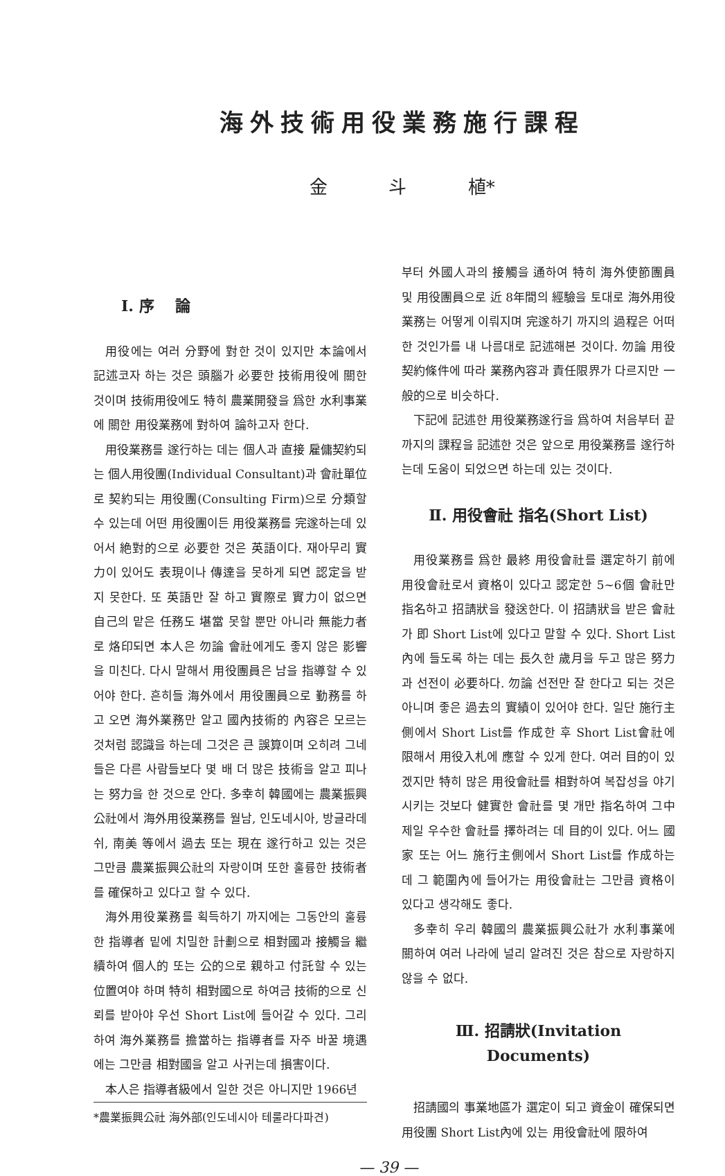海外技術用役業務施行課程
金 斗 植*
Ⅰ. 序 論
用役에는 여러 分野에 對한 것이 있지만 本論에서 記述코자 하는 것은 頭腦가 必要한 技術用役에 關한 것이며 技術用役에도 特히 農業開發을 爲한 水利事業에 關한 用役業務에 對하여 論하고자 한다.
用役業務를 遂行하는 데는 個人과 直接 雇傭契約되는 個人用役團(Individual Consultant)과 會社單位로 契約되는 用役團(Consulting Firm)으로 分類할 수 있는데 어떤 用役團이든 用役業務를 完遂하는데 있어서 絶對的으로 必要한 것은 英語이다. 재아무리 實力이 있어도 表現이나 傳達을 못하게 되면 認定을 받지 못한다. 또 英語만 잘 하고 實際로 實力이 없으면 自己의 맡은 任務도 堪當 못할 뿐만 아니라 無能力者로 烙印되면 本人은 勿論 會社에게도 좋지 않은 影響을 미친다. 다시 말해서 用役團員은 남을 指導할 수 있어야 한다. 흔히들 海外에서 用役團員으로 勤務를 하고 오면 海外業務만 알고 國內技術的 內容은 모르는 것처럼 認識을 하는데 그것은 큰 誤算이며 오히려 그네들은 다른 사람들보다 몇 배 더 많은 技術을 알고 피나는 努力을 한 것으로 안다. 多幸히 韓國에는 農業振興公社에서 海外用役業務를 월남, 인도네시아, 방글라데쉬, 南美 等에서 過去 또는 現在 遂行하고 있는 것은 그만큼 農業振興公社의 자랑이며 또한 훌륭한 技術者를 確保하고 있다고 할 수 있다.
海外用役業務를 획득하기 까지에는 그동안의 훌륭한 指導者 밑에 치밀한 計劃으로 相對國과 接觸을 繼續하여 個人的 또는 公的으로 親하고 付託할 수 있는 位置여야 하며 特히 相對國으로 하여금 技術的으로 신뢰를 받아야 우선 Short List에 들어갈 수 있다. 그리하여 海外業務를 擔當하는 指導者를 자주 바꿀 境遇에는 그만큼 相對國을 알고 사귀는데 損害이다.
本人은 指導者級에서 일한 것은 아니지만 1966년
*農業振興公社 海外部(인도네시아 테룰라다파견)
부터 外國人과의 接觸을 通하여 特히 海外使節團員 및 用役團員으로 近 8年間의 經驗을 토대로 海外用役業務는 어떻게 이뤄지며 完遂하기 까지의 過程은 어떠한 것인가를 내 나름대로 記述해본 것이다. 勿論 用役契約條件에 따라 業務內容과 責任限界가 다르지만 一般的으로 비슷하다.
下記에 記述한 用役業務遂行을 爲하여 처음부터 끝까지의 課程을 記述한 것은 앞으로 用役業務를 遂行하는데 도움이 되었으면 하는데 있는 것이다.
Ⅱ. 用役會社 指名(Short List)
用役業務를 爲한 最終 用役會社를 選定하기 前에 用役會社로서 資格이 있다고 認定한 5~6個 會社만 指名하고 招請狀을 發送한다. 이 招請狀을 받은 會社가 即 Short List에 있다고 말할 수 있다. Short List內에 들도록 하는 데는 長久한 歲月을 두고 많은 努力과 선전이 必要하다. 勿論 선전만 잘 한다고 되는 것은 아니며 좋은 過去의 實績이 있어야 한다. 일단 施行主側에서 Short List를 作成한 후 Short List會社에 限해서 用役入札에 應할 수 있게 한다. 여러 目的이 있겠지만 特히 많은 用役會社를 相對하여 복잡성을 야기시키는 것보다 健實한 會社를 몇 개만 指名하여 그中 제일 우수한 會社를 擇하려는 데 目的이 있다. 어느 國家 또는 어느 施行主側에서 Short List를 作成하는 데 그 範圍內에 들어가는 用役會社는 그만큼 資格이 있다고 생각해도 좋다.
多幸히 우리 韓國의 農業振興公社가 水利事業에 關하여 여러 나라에 널리 알려진 것은 참으로 자랑하지 않을 수 없다.
Ⅲ. 招請狀(Invitation Documents)
招請國의 事業地區가 選定이 되고 資金이 確保되면 用役團 Short List內에 있는 用役會社에 限하여
— 39 —